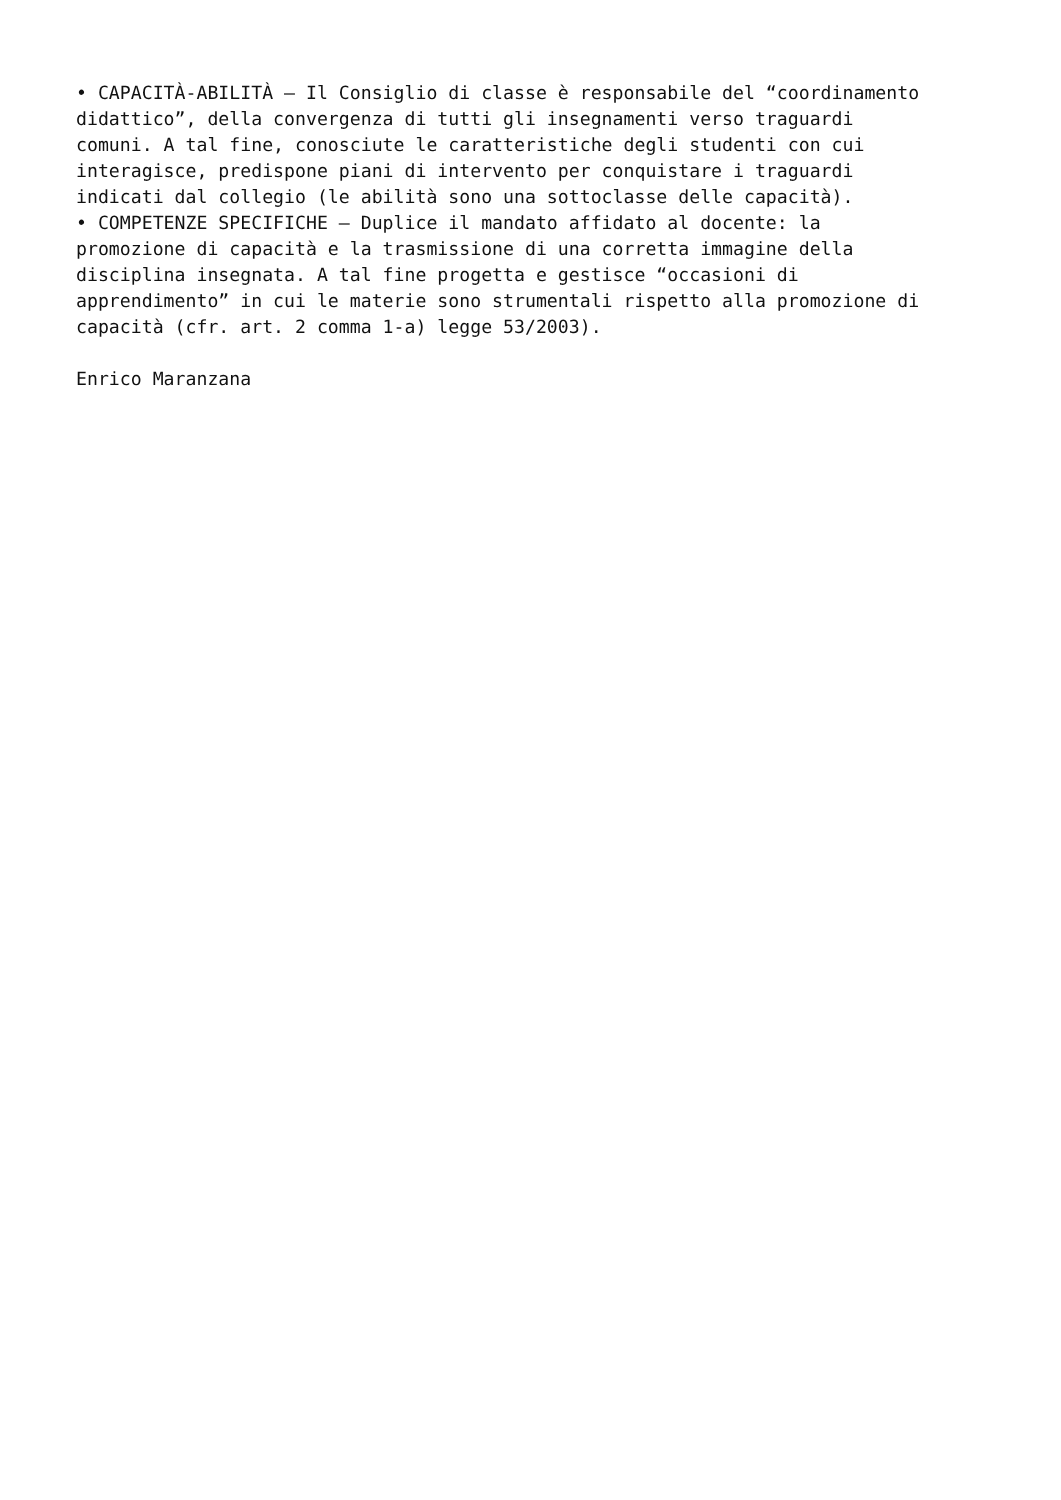• CAPACITÀ-ABILITÀ – Il Consiglio di classe è responsabile del “coordinamento didattico”, della convergenza di tutti gli insegnamenti verso traguardi comuni. A tal fine, conosciute le caratteristiche degli studenti con cui interagisce, predispone piani di intervento per conquistare i traguardi indicati dal collegio (le abilità sono una sottoclasse delle capacità).
• COMPETENZE SPECIFICHE – Duplice il mandato affidato al docente: la promozione di capacità e la trasmissione di una corretta immagine della disciplina insegnata. A tal fine progetta e gestisce “occasioni di apprendimento” in cui le materie sono strumentali rispetto alla promozione di capacità (cfr. art. 2 comma 1-a) legge 53/2003).
Enrico Maranzana